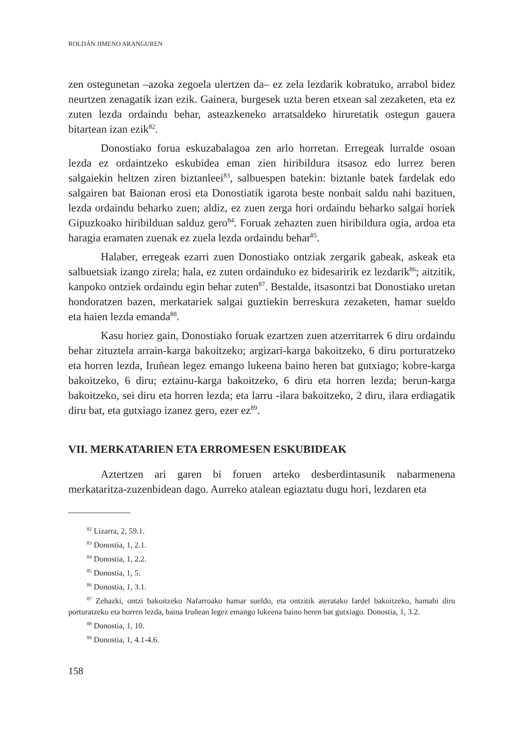ROLDÁN JIMENO ARANGUREN
zen ostegunetan –azoka zegoela ulertzen da– ez zela lezdarik kobratuko, arrabol bidez neurtzen zenagatik izan ezik. Gainera, burgesek uzta beren etxean sal zezaketen, eta ez zuten lezda ordaindu behar, asteazkeneko arratsaldeko hiruretatik ostegun gauera bitartean izan ezik<sup>82</sup>.
Donostiako forua eskuzabalagoa zen arlo horretan. Erregeak lurralde osoan lezda ez ordaintzeko eskubidea eman zien hiribildura itsasoz edo lurrez beren salgaiekin heltzen ziren biztanleei<sup>83</sup>, salbuespen batekin: biztanle batek fardelak edo salgairen bat Baionan erosi eta Donostiatik igarota beste nonbait saldu nahi bazituen, lezda ordaindu beharko zuen; aldiz, ez zuen zerga hori ordaindu beharko salgai horiek Gipuzkoako hiribilduan salduz gero<sup>84</sup>. Foruak zehazten zuen hiribildura ogia, ardoa eta haragia eramaten zuenak ez zuela lezda ordaindu behar<sup>85</sup>.
Halaber, erregeak ezarri zuen Donostiako ontziak zergarik gabeak, askeak eta salbuetsiak izango zirela; hala, ez zuten ordainduko ez bidesaririk ez lezdarik<sup>86</sup>; aitzitik, kanpoko ontziek ordaindu egin behar zuten<sup>87</sup>. Bestalde, itsasontzi bat Donostiako uretan hondoratzen bazen, merkatariek salgai guztiekin berreskura zezaketen, hamar sueldo eta haien lezda emanda<sup>88</sup>.
Kasu horiez gain, Donostiako foruak ezartzen zuen atzerritarrek 6 diru ordaindu behar zituztela arrain-karga bakoitzeko; argizari-karga bakoitzeko, 6 diru porturatzeko eta horren lezda, Iruñean legez emango lukeena baino heren bat gutxiago; kobre-karga bakoitzeko, 6 diru; eztainu-karga bakoitzeko, 6 diru eta horren lezda; berun-karga bakoitzeko, sei diru eta horren lezda; eta larru -ilara bakoitzeko, 2 diru, ilara erdiagatik diru bat, eta gutxiago izanez gero, ezer ez<sup>89</sup>.
VII. MERKATARIEN ETA ERROMESEN ESKUBIDEAK
Aztertzen ari garen bi foruen arteko desberdintasunik nabarmenena merkataritza-zuzenbidean dago. Aurreko atalean egiaztatu dugu hori, lezdaren eta
<sup>82</sup> Lizarra, 2, 59.1.
<sup>83</sup> Donostia, 1, 2.1.
<sup>84</sup> Donostia, 1, 2.2.
<sup>85</sup> Donostia, 1, 5.
<sup>86</sup> Donostia, 1, 3.1.
<sup>87</sup> Zehazki, ontzi bakoitzeko Nafarroako hamar sueldo, eta ontzitik ateratako fardel bakoitzeko, hamabi diru porturatzeko eta horren lezda, baina Iruñean legez emango lukeena baino heren bat gutxiago. Donostia, 1, 3.2.
<sup>88</sup> Donostia, 1, 10.
<sup>89</sup> Donostia, 1, 4.1-4.6.
158